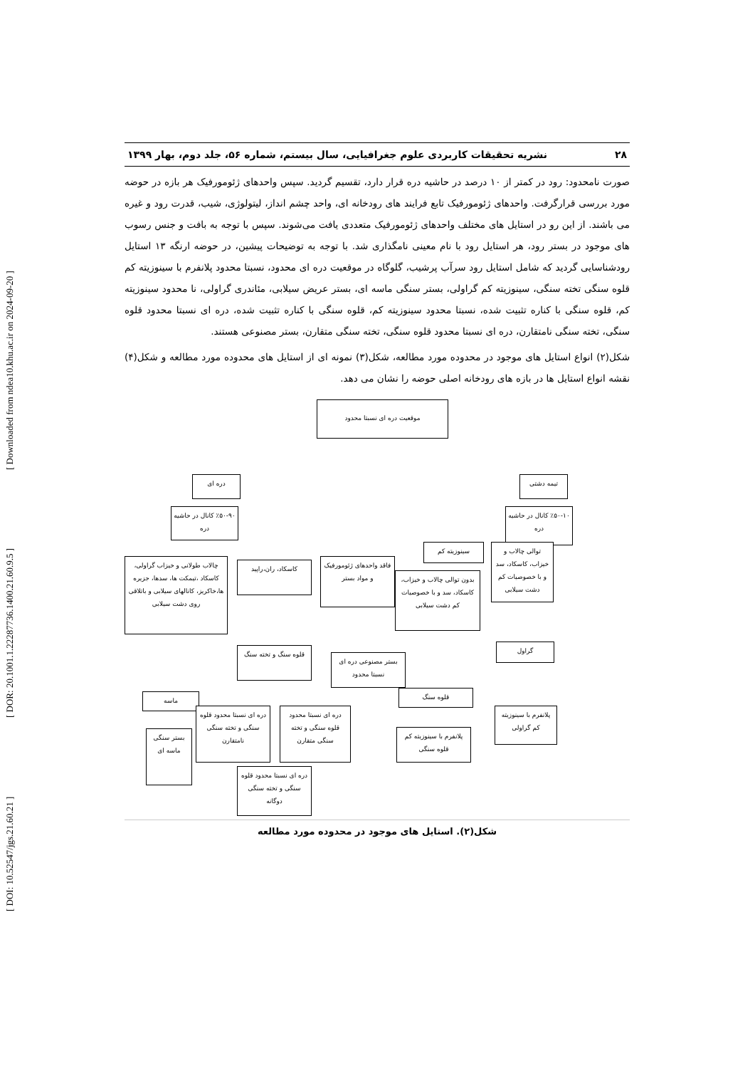[ DOI: 10.52547/jgs.21.60.21 ] [ DOR: 20.1001.1.22287736.1400.21.60.9.5 ] [ Downloaded from ndea10.khu.ac.ir on 2024-09-20 ]
۲۸ نشریه تحقیقات کاربردی علوم جغرافیایی، سال بیستم، شماره ۵۶، جلد دوم، بهار ۱۳۹۹
صورت نامحدود: رود در کمتر از ۱۰ درصد در حاشیه دره قرار دارد، تقسیم گردید. سپس واحدهای ژئومورفیک هر بازه در حوضه مورد بررسی قرارگرفت. واحدهای ژئومورفیک تابع فرایند های رودخانه ای، واحد چشم انداز، لیتولوژی، شیب، قدرت رود و غیره می باشند. از این رو در استایل های مختلف واحدهای ژئومورفیک متعددی یافت می‌شوند. سپس با توجه به بافت و جنس رسوب های موجود در بستر رود، هر استایل رود با نام معینی نامگذاری شد. با توجه به توضیحات پیشین، در حوضه ارنگه ۱۳ استایل رودشناسایی گردید که شامل استایل رود سرآب پرشیب، گلوگاه در موقعیت دره ای محدود، نسبتا محدود پلانفرم با سینوزیته کم قلوه سنگی تخته سنگی، سینوزیته کم گراولی، بستر سنگی ماسه ای، بستر عریض سیلابی، مئاندری گراولی، نا محدود سینوزیته کم، قلوه سنگی با کناره تثبیت شده، نسبتا محدود سینوزیته کم، قلوه سنگی با کناره تثبیت شده، دره ای نسبتا محدود قلوه سنگی، تخته سنگی نامتقارن، دره ای نسبتا محدود قلوه سنگی، تخته سنگی متقارن، بستر مصنوعی هستند.
شکل(۲) انواع استایل های موجود در محدوده مورد مطالعه، شکل(۳) نمونه ای از استایل های محدوده مورد مطالعه و شکل(۴) نقشه انواع استایل ها در بازه های رودخانه اصلی حوضه را نشان می دهد.
موقعیت دره ای نسبتا محدود
دره ای تیمه دشتی
٪۵۰-۹۰ کانال در حاشیه دره
٪۵۰-۱۰ کانال در حاشیه دره
چالاب طولانی و خیزاب گراولی، کاسکاد ،تیمکت ها، سدها، جزیره ها،خاکریز، کانالهای سیلابی و باتلاقی روی دشت سیلابی
کاسکاد، ران،راپید
فاقد واحدهای ژئومورفیک و مواد بستر
سینوزیته کم
بدون توالی چالاب و خیزاب، کاسکاد، سد و با خصوصیات کم دشت سیلابی
توالی چالاب و خیزاب، کاسکاد، سد و با خصوصیات کم دشت سیلابی
قلوه سنگ و تخته سنگ
بستر مصنوعی دره ای نسبتا محدود
گراول
ماسه قلوه سنگ
دره ای نسبتا محدود قلوه سنگی و تخته سنگی نامتقارن
دره ای نسبتا محدود قلوه سنگی و تخته سنگی متقارن
پلانفرم با سینوزیته کم گراولی
بستر سنگی ماسه ای
پلانفرم با سینوزیته کم قلوه سنگی
دره ای نسبتا محدود قلوه سنگی و تخته سنگی دوگانه
شکل(۲). استایل های موجود در محدوده مورد مطالعه